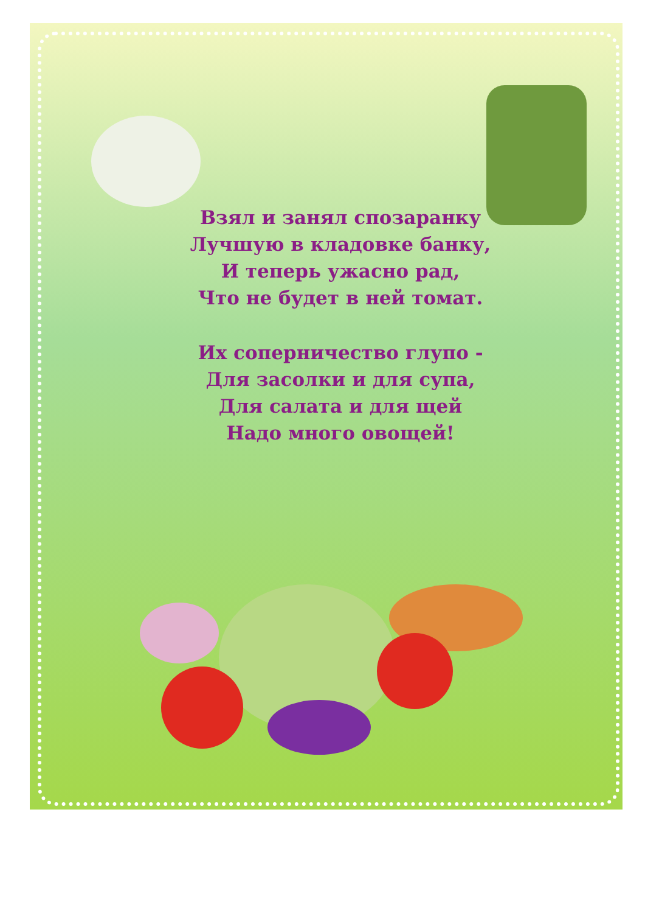Взял и занял спозаранку
Лучшую в кладовке банку,
И теперь ужасно рад,
Что не будет в ней томат.
Их соперничество глупо -
Для засолки и для супа,
Для салата и для щей
Надо много овощей!